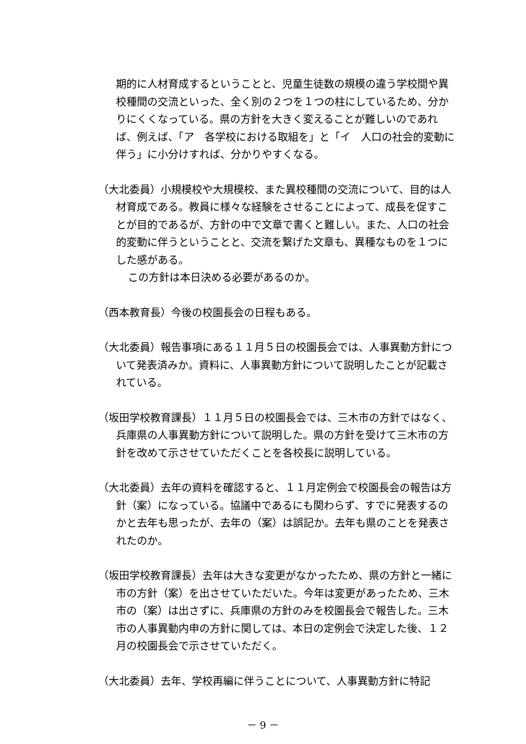期的に人材育成するということと、児童生徒数の規模の違う学校間や異校種間の交流といった、全く別の２つを１つの柱にしているため、分かりにくくなっている。県の方針を大きく変えることが難しいのであれば、例えば、「ア　各学校における取組を」と「イ　人口の社会的変動に伴う」に小分けすれば、分かりやすくなる。
（大北委員）小規模校や大規模校、また異校種間の交流について、目的は人材育成である。教員に様々な経験をさせることによって、成長を促すことが目的であるが、方針の中で文章で書くと難しい。また、人口の社会的変動に伴うということと、交流を繋げた文章も、異種なものを１つにした感がある。
この方針は本日決める必要があるのか。
（西本教育長）今後の校園長会の日程もある。
（大北委員）報告事項にある１１月５日の校園長会では、人事異動方針について発表済みか。資料に、人事異動方針について説明したことが記載されている。
（坂田学校教育課長）１１月５日の校園長会では、三木市の方針ではなく、兵庫県の人事異動方針について説明した。県の方針を受けて三木市の方針を改めて示させていただくことを各校長に説明している。
（大北委員）去年の資料を確認すると、１１月定例会で校園長会の報告は方針（案）になっている。協議中であるにも関わらず、すでに発表するのかと去年も思ったが、去年の（案）は誤記か。去年も県のことを発表されたのか。
（坂田学校教育課長）去年は大きな変更がなかったため、県の方針と一緒に市の方針（案）を出させていただいた。今年は変更があったため、三木市の（案）は出さずに、兵庫県の方針のみを校園長会で報告した。三木市の人事異動内申の方針に関しては、本日の定例会で決定した後、１２月の校園長会で示させていただく。
（大北委員）去年、学校再編に伴うことについて、人事異動方針に特記
－ 9 －